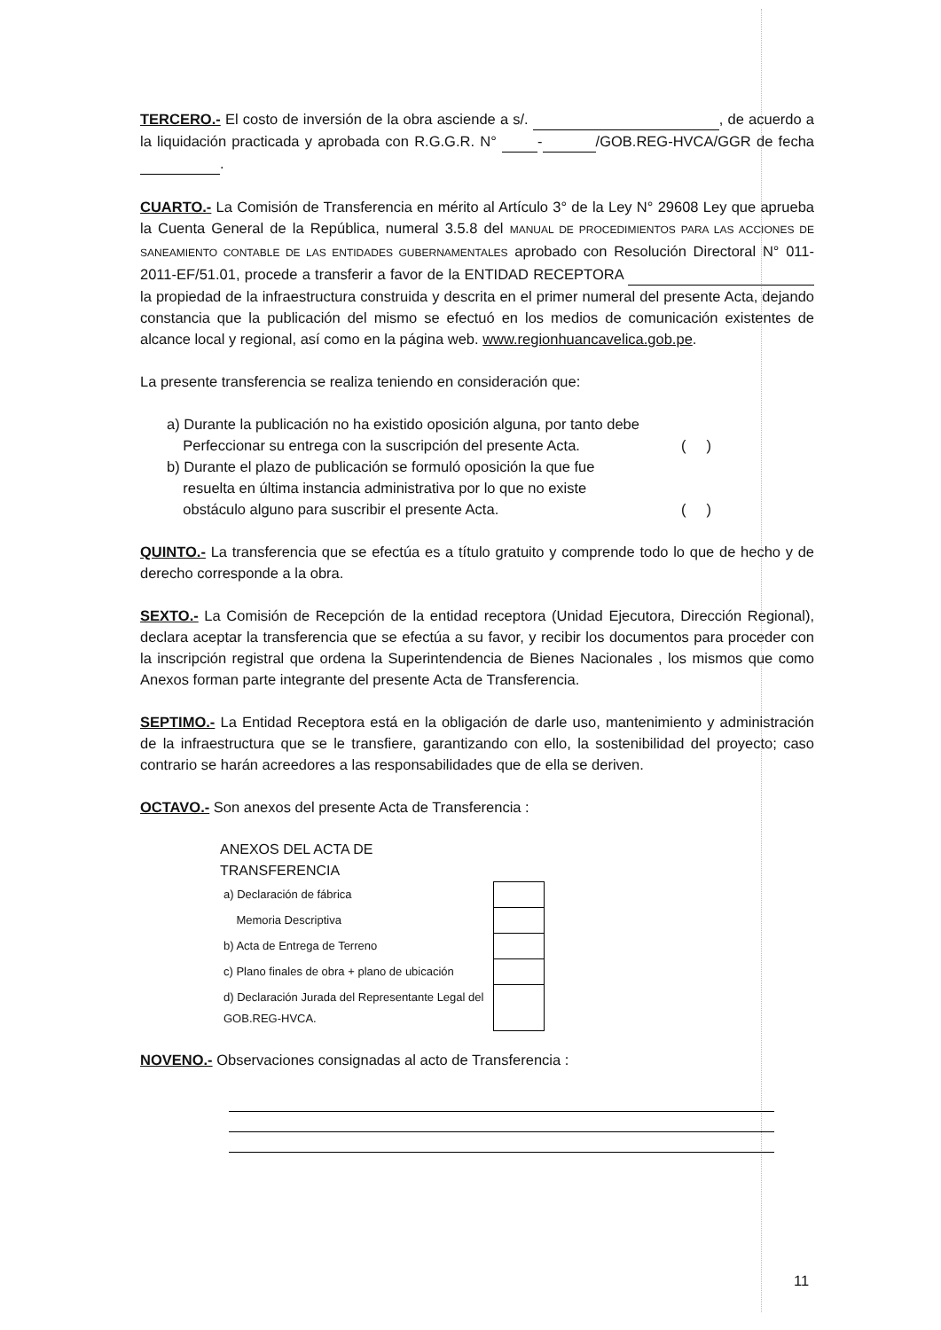TERCERO.- El costo de inversión de la obra asciende a s/. , de acuerdo a la liquidación practicada y aprobada con R.G.G.R. N° - /GOB.REG-HVCA/GGR de fecha .
CUARTO.- La Comisión de Transferencia en mérito al Artículo 3° de la Ley N° 29608 Ley que aprueba la Cuenta General de la República, numeral 3.5.8 del MANUAL DE PROCEDIMIENTOS PARA LAS ACCIONES DE SANEAMIENTO CONTABLE DE LAS ENTIDADES GUBERNAMENTALES aprobado con Resolución Directoral N° 011-2011-EF/51.01, procede a transferir a favor de la ENTIDAD RECEPTORA la propiedad de la infraestructura construida y descrita en el primer numeral del presente Acta, dejando constancia que la publicación del mismo se efectuó en los medios de comunicación existentes de alcance local y regional, así como en la página web. www.regionhuancavelica.gob.pe.
La presente transferencia se realiza teniendo en consideración que:
a) Durante la publicación no ha existido oposición alguna, por tanto debe
Perfeccionar su entrega con la suscripción del presente Acta.
( )
b) Durante el plazo de publicación se formuló oposición la que fue
resuelta en última instancia administrativa por lo que no existe
obstáculo alguno para suscribir el presente Acta.
( )
QUINTO.- La transferencia que se efectúa es a título gratuito y comprende todo lo que de hecho y de derecho corresponde a la obra.
SEXTO.- La Comisión de Recepción de la entidad receptora (Unidad Ejecutora, Dirección Regional), declara aceptar la transferencia que se efectúa a su favor, y recibir los documentos para proceder con la inscripción registral que ordena la Superintendencia de Bienes Nacionales , los mismos que como Anexos forman parte integrante del presente Acta de Transferencia.
SEPTIMO.- La Entidad Receptora está en la obligación de darle uso, mantenimiento y administración de la infraestructura que se le transfiere, garantizando con ello, la sostenibilidad del proyecto; caso contrario se harán acreedores a las responsabilidades que de ella se deriven.
OCTAVO.- Son anexos del presente Acta de Transferencia :
ANEXOS DEL ACTA DE
TRANSFERENCIA
| a) Declaración de fábrica | |
| Memoria Descriptiva | |
| b) Acta de Entrega de Terreno | |
| c) Plano finales de obra + plano de ubicación | |
| d) Declaración Jurada del Representante Legal del GOB.REG-HVCA. | |
NOVENO.- Observaciones consignadas al acto de Transferencia :
11